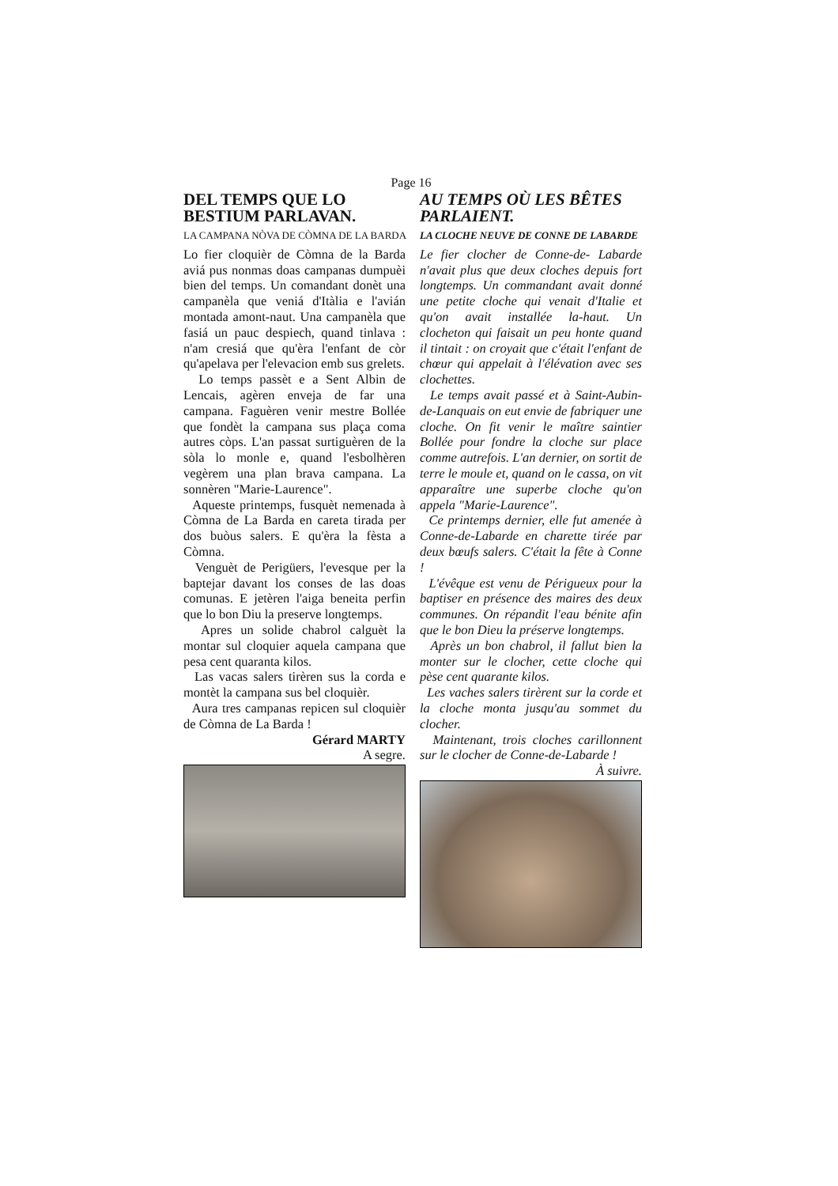Page 16
DEL TEMPS QUE LO BESTIUM PARLAVAN.
LA CAMPANA NÒVA DE CÒMNA DE LA BARDA
Lo fier cloquièr de Còmna de la Barda aviá pus nonmas doas campanas dumpuèi bien del temps. Un comandant donèt una campanèla que veniá d'Itàlia e l'avián montada amont-naut. Una campanèla que fasiá un pauc despiech, quand tinlava : n'am cresiá que qu'èra l'enfant de còr qu'apelava per l'elevacion emb sus grelets.
Lo temps passèt e a Sent Albin de Lencais, agèren enveja de far una campana. Faguèren venir mestre Bollée que fondèt la campana sus plaça coma autres còps. L'an passat surtiguèren de la sòla lo monle e, quand l'esbolhèren vegèrem una plan brava campana. La sonnèren "Marie-Laurence".
Aqueste printemps, fusquèt nemenada à Còmna de La Barda en careta tirada per dos buòus salers. E qu'èra la fèsta a Còmna.
Venguèt de Perigüers, l'evesque per la baptejar davant los conses de las doas comunas. E jetèren l'aiga beneita perfin que lo bon Diu la preserve longtemps.
Apres un solide chabrol calguèt la montar sul cloquier aquela campana que pesa cent quaranta kilos.
Las vacas salers tirèren sus la corda e montèt la campana sus bel cloquièr.
Aura tres campanas repicen sul cloquièr de Còmna de La Barda !
Gérard MARTY
A segre.
AU TEMPS OÙ LES BÊTES PARLAIENT.
LA CLOCHE NEUVE DE CONNE DE LABARDE
Le fier clocher de Conne-de- Labarde n'avait plus que deux cloches depuis fort longtemps. Un commandant avait donné une petite cloche qui venait d'Italie et qu'on avait installée la-haut. Un clocheton qui faisait un peu honte quand il tintait : on croyait que c'était l'enfant de chœur qui appelait à l'élévation avec ses clochettes.
Le temps avait passé et à Saint-Aubin-de-Lanquais on eut envie de fabriquer une cloche. On fit venir le maître saintier Bollée pour fondre la cloche sur place comme autrefois. L'an dernier, on sortit de terre le moule et, quand on le cassa, on vit apparaître une superbe cloche qu'on appela "Marie-Laurence".
Ce printemps dernier, elle fut amenée à Conne-de-Labarde en charette tirée par deux bœufs salers. C'était la fête à Conne !
L'évêque est venu de Périgueux pour la baptiser en présence des maires des deux communes. On répandit l'eau bénite afin que le bon Dieu la préserve longtemps.
Après un bon chabrol, il fallut bien la monter sur le clocher, cette cloche qui pèse cent quarante kilos.
Les vaches salers tirèrent sur la corde et la cloche monta jusqu'au sommet du clocher.
Maintenant, trois cloches carillonnent sur le clocher de Conne-de-Labarde !
À suivre.